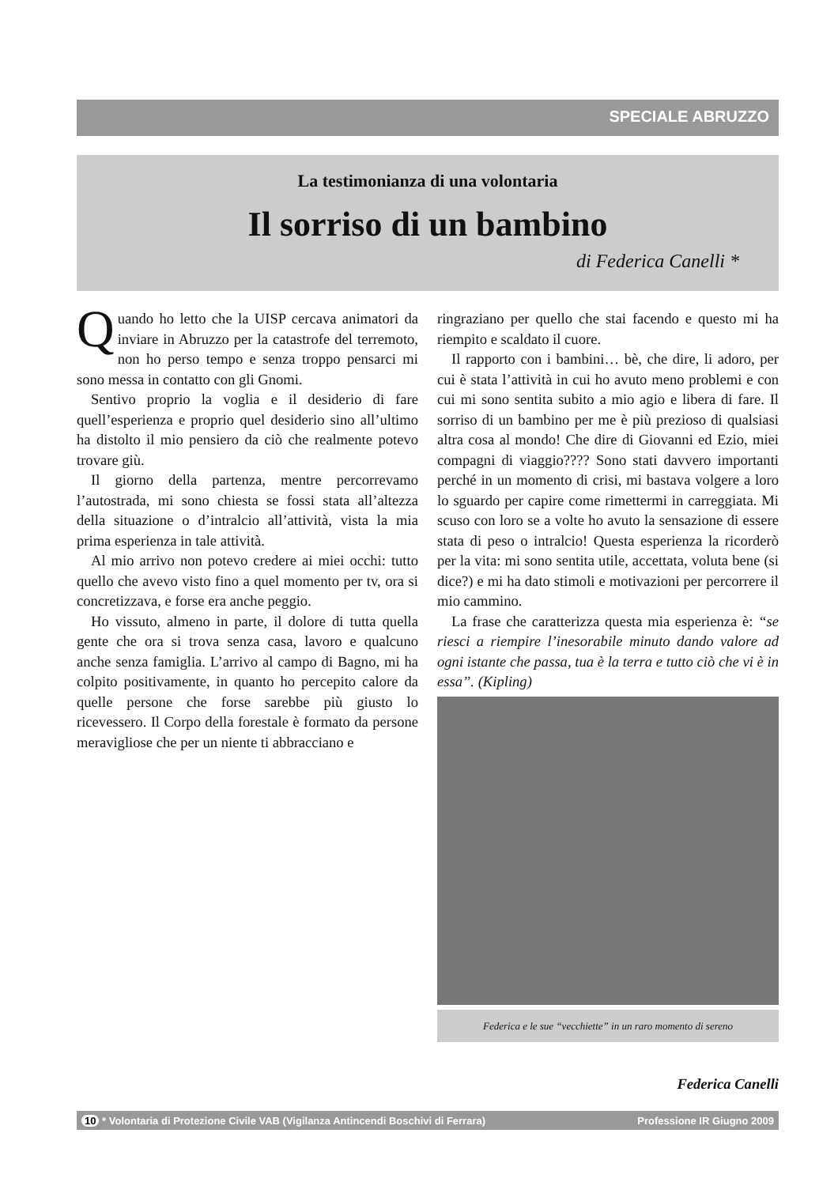SPECIALE ABRUZZO
La testimonianza di una volontaria
Il sorriso di un bambino
di Federica Canelli *
Quando ho letto che la UISP cercava animatori da inviare in Abruzzo per la catastrofe del terremoto, non ho perso tempo e senza troppo pensarci mi sono messa in contatto con gli Gnomi.
Sentivo proprio la voglia e il desiderio di fare quell’esperienza e proprio quel desiderio sino all’ultimo ha distolto il mio pensiero da ciò che realmente potevo trovare giù.
Il giorno della partenza, mentre percorrevamo l’autostrada, mi sono chiesta se fossi stata all’altezza della situazione o d’intralcio all’attività, vista la mia prima esperienza in tale attività.
Al mio arrivo non potevo credere ai miei occhi: tutto quello che avevo visto fino a quel momento per tv, ora si concretizzava, e forse era anche peggio.
Ho vissuto, almeno in parte, il dolore di tutta quella gente che ora si trova senza casa, lavoro e qualcuno anche senza famiglia. L’arrivo al campo di Bagno, mi ha colpito positivamente, in quanto ho percepito calore da quelle persone che forse sarebbe più giusto lo ricevessero. Il Corpo della forestale è formato da persone meravigliose che per un niente ti abbracciano e
ringraziano per quello che stai facendo e questo mi ha riempito e scaldato il cuore.
Il rapporto con i bambini… bè, che dire, li adoro, per cui è stata l’attività in cui ho avuto meno problemi e con cui mi sono sentita subito a mio agio e libera di fare. Il sorriso di un bambino per me è più prezioso di qualsiasi altra cosa al mondo! Che dire di Giovanni ed Ezio, miei compagni di viaggio???? Sono stati davvero importanti perché in un momento di crisi, mi bastava volgere a loro lo sguardo per capire come rimettermi in carreggiata. Mi scuso con loro se a volte ho avuto la sensazione di essere stata di peso o intralcio! Questa esperienza la ricorderò per la vita: mi sono sentita utile, accettata, voluta bene (si dice?) e mi ha dato stimoli e motivazioni per percorrere il mio cammino.
La frase che caratterizza questa mia esperienza è: “se riesci a riempire l’inesorabile minuto dando valore ad ogni istante che passa, tua è la terra e tutto ciò che vi è in essa”. (Kipling)
Federica e le sue “vecchiette” in un raro momento di sereno
Federica Canelli
10 * Volontaria di Protezione Civile VAB (Vigilanza Antincendi Boschivi di Ferrara) Professione IR Giugno 2009